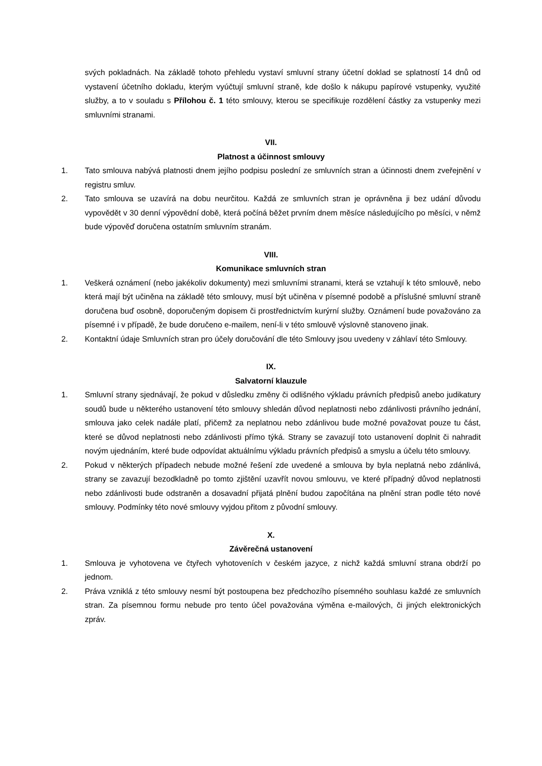svých pokladnách. Na základě tohoto přehledu vystaví smluvní strany účetní doklad se splatností 14 dnů od vystavení účetního dokladu, kterým vyúčtují smluvní straně, kde došlo k nákupu papírové vstupenky, využité služby, a to v souladu s Přílohou č. 1 této smlouvy, kterou se specifikuje rozdělení částky za vstupenky mezi smluvními stranami.
VII.
Platnost a účinnost smlouvy
1. Tato smlouva nabývá platnosti dnem jejího podpisu poslední ze smluvních stran a účinnosti dnem zveřejnění v registru smluv.
2. Tato smlouva se uzavírá na dobu neurčitou. Každá ze smluvních stran je oprávněna ji bez udání důvodu vypovědět v 30 denní výpovědní době, která počíná běžet prvním dnem měsíce následujícího po měsíci, v němž bude výpověď doručena ostatním smluvním stranám.
VIII.
Komunikace smluvních stran
1. Veškerá oznámení (nebo jakékoliv dokumenty) mezi smluvními stranami, která se vztahují k této smlouvě, nebo která mají být učiněna na základě této smlouvy, musí být učiněna v písemné podobě a příslušné smluvní straně doručena buď osobně, doporučeným dopisem či prostřednictvím kurýrní služby. Oznámení bude považováno za písemné i v případě, že bude doručeno e-mailem, není-li v této smlouvě výslovně stanoveno jinak.
2. Kontaktní údaje Smluvních stran pro účely doručování dle této Smlouvy jsou uvedeny v záhlaví této Smlouvy.
IX.
Salvatorní klauzule
1. Smluvní strany sjednávají, že pokud v důsledku změny či odlišného výkladu právních předpisů anebo judikatury soudů bude u některého ustanovení této smlouvy shledán důvod neplatnosti nebo zdánlivosti právního jednání, smlouva jako celek nadále platí, přičemž za neplatnou nebo zdánlivou bude možné považovat pouze tu část, které se důvod neplatnosti nebo zdánlivosti přímo týká. Strany se zavazují toto ustanovení doplnit či nahradit novým ujednáním, které bude odpovídat aktuálnímu výkladu právních předpisů a smyslu a účelu této smlouvy.
2. Pokud v některých případech nebude možné řešení zde uvedené a smlouva by byla neplatná nebo zdánlivá, strany se zavazují bezodkladně po tomto zjištění uzavřít novou smlouvu, ve které případný důvod neplatnosti nebo zdánlivosti bude odstraněn a dosavadní přijatá plnění budou započítána na plnění stran podle této nové smlouvy. Podmínky této nové smlouvy vyjdou přitom z původní smlouvy.
X.
Závěrečná ustanovení
1. Smlouva je vyhotovena ve čtyřech vyhotoveních v českém jazyce, z nichž každá smluvní strana obdrží po jednom.
2. Práva vzniklá z této smlouvy nesmí být postoupena bez předchozího písemného souhlasu každé ze smluvních stran. Za písemnou formu nebude pro tento účel považována výměna e-mailových, či jiných elektronických zpráv.